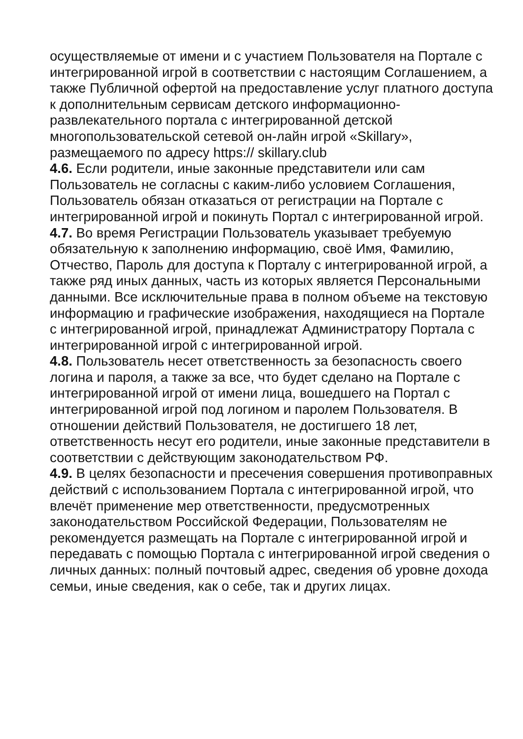осуществляемые от имени и с участием Пользователя на Портале с интегрированной игрой в соответствии с настоящим Соглашением, а также Публичной офертой на предоставление услуг платного доступа к дополнительным сервисам детского информационно-развлекательного портала с интегрированной детской многопользовательской сетевой он-лайн игрой «Skillary», размещаемого по адресу https:// skillary.club
4.6. Если родители, иные законные представители или сам Пользователь не согласны с каким-либо условием Соглашения, Пользователь обязан отказаться от регистрации на Портале с интегрированной игрой и покинуть Портал с интегрированной игрой.
4.7. Во время Регистрации Пользователь указывает требуемую обязательную к заполнению информацию, своё Имя, Фамилию, Отчество, Пароль для доступа к Порталу с интегрированной игрой, а также ряд иных данных, часть из которых является Персональными данными. Все исключительные права в полном объеме на текстовую информацию и графические изображения, находящиеся на Портале с интегрированной игрой, принадлежат Администратору Портала с интегрированной игрой с интегрированной игрой.
4.8. Пользователь несет ответственность за безопасность своего логина и пароля, а также за все, что будет сделано на Портале с интегрированной игрой от имени лица, вошедшего на Портал с интегрированной игрой под логином и паролем Пользователя. В отношении действий Пользователя, не достигшего 18 лет, ответственность несут его родители, иные законные представители в соответствии с действующим законодательством РФ.
4.9. В целях безопасности и пресечения совершения противоправных действий с использованием Портала с интегрированной игрой, что влечёт применение мер ответственности, предусмотренных законодательством Российской Федерации, Пользователям не рекомендуется размещать на Портале с интегрированной игрой и передавать с помощью Портала с интегрированной игрой сведения о личных данных: полный почтовый адрес, сведения об уровне дохода семьи, иные сведения, как о себе, так и других лицах.